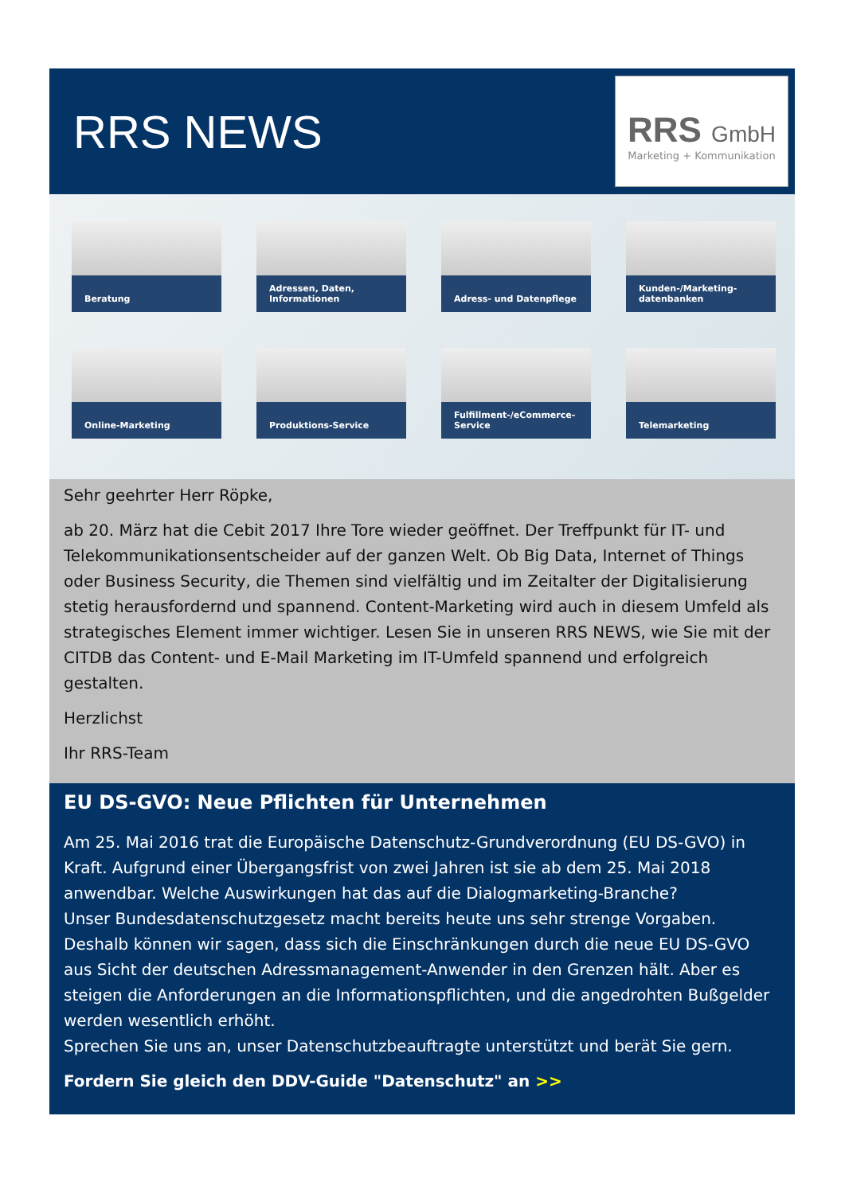RRS NEWS
RRS GmbH
Marketing + Kommunikation
Beratung
Adressen, Daten, Informationen
Adress- und Datenpflege
Kunden-/Marketing-datenbanken
Online-Marketing
Produktions-Service
Fulfillment-/eCommerce-Service
Telemarketing
Sehr geehrter Herr Röpke,
ab 20. März hat die Cebit 2017 Ihre Tore wieder geöffnet. Der Treffpunkt für IT- und Telekommunikationsentscheider auf der ganzen Welt. Ob Big Data, Internet of Things oder Business Security, die Themen sind vielfältig und im Zeitalter der Digitalisierung stetig herausfordernd und spannend. Content-Marketing wird auch in diesem Umfeld als strategisches Element immer wichtiger. Lesen Sie in unseren RRS NEWS, wie Sie mit der CITDB das Content- und E-Mail Marketing im IT-Umfeld spannend und erfolgreich gestalten.
Herzlichst
Ihr RRS-Team
EU DS-GVO: Neue Pflichten für Unternehmen
Am 25. Mai 2016 trat die Europäische Datenschutz-Grundverordnung (EU DS-GVO) in Kraft. Aufgrund einer Übergangsfrist von zwei Jahren ist sie ab dem 25. Mai 2018 anwendbar. Welche Auswirkungen hat das auf die Dialogmarketing-Branche?
Unser Bundesdatenschutzgesetz macht bereits heute uns sehr strenge Vorgaben. Deshalb können wir sagen, dass sich die Einschränkungen durch die neue EU DS-GVO aus Sicht der deutschen Adressmanagement-Anwender in den Grenzen hält. Aber es steigen die Anforderungen an die Informationspflichten, und die angedrohten Bußgelder werden wesentlich erhöht.
Sprechen Sie uns an, unser Datenschutzbeauftragte unterstützt und berät Sie gern.
Fordern Sie gleich den DDV-Guide "Datenschutz" an >>